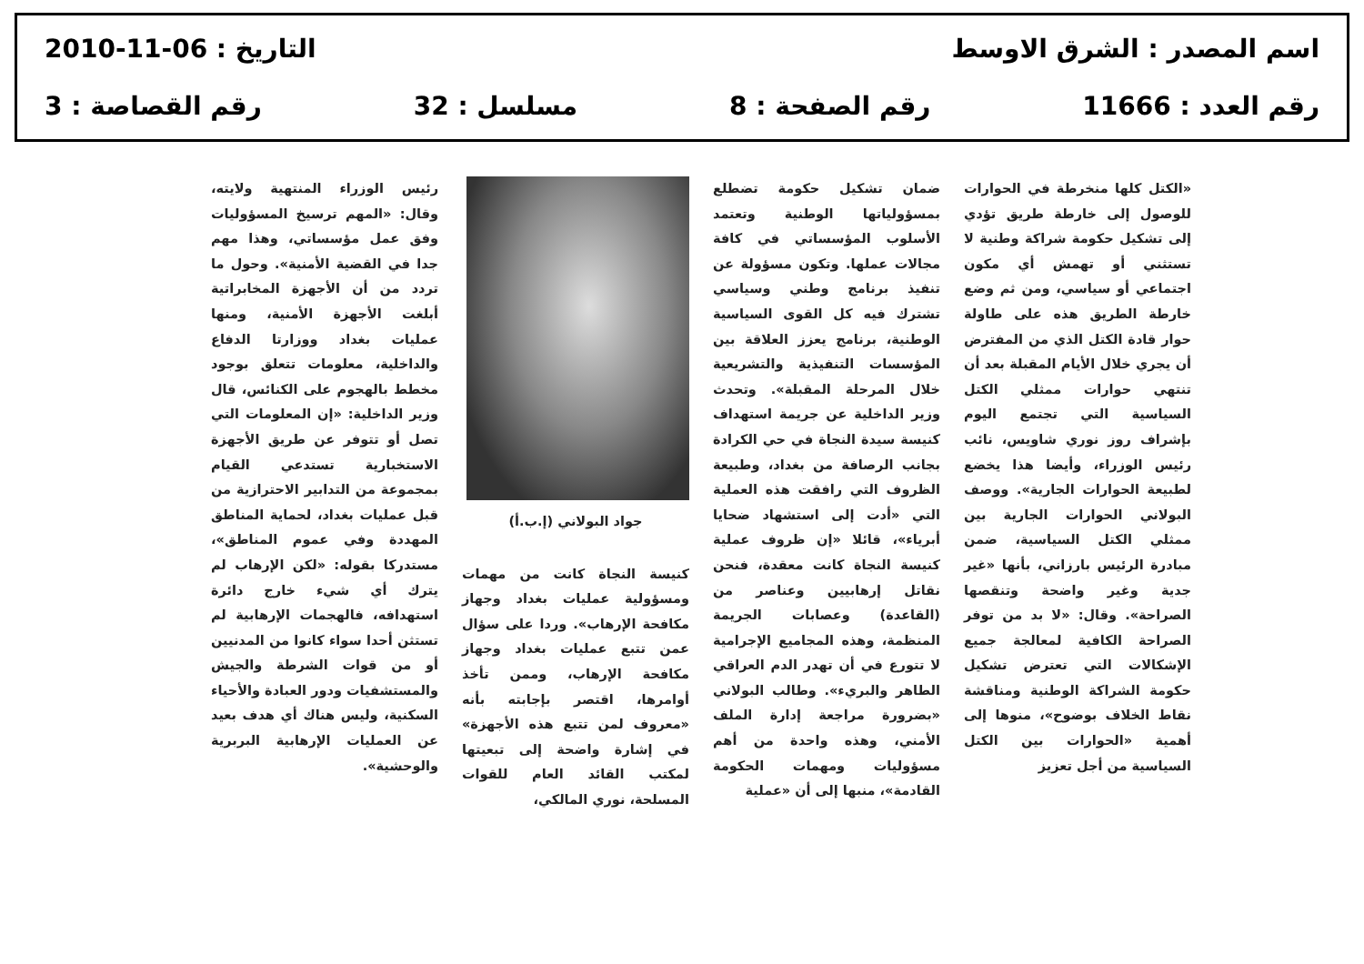اسم المصدر : الشرق الاوسط التاريخ : 06-11-2010
رقم العدد : 11666 رقم الصفحة : 8 مسلسل : 32 رقم القصاصة : 3
«الكتل كلها منخرطة في الحوارات للوصول إلى خارطة طريق تؤدي إلى تشكيل حكومة شراكة وطنية لا تستثني أو تهمش أي مكون اجتماعي أو سياسي، ومن ثم وضع خارطة الطريق هذه على طاولة حوار قادة الكتل الذي من المفترض أن يجري خلال الأيام المقبلة بعد أن تنتهي حوارات ممثلي الكتل السياسية التي تجتمع اليوم بإشراف روز نوري شاويس، نائب رئيس الوزراء، وأيضا هذا يخضع لطبيعة الحوارات الجارية». ووصف البولاني الحوارات الجارية بين ممثلي الكتل السياسية، ضمن مبادرة الرئيس بارزاني، بأنها «غير جدية وغير واضحة وتنقصها الصراحة». وقال: «لا بد من توفر الصراحة الكافية لمعالجة جميع الإشكالات التي تعترض تشكيل حكومة الشراكة الوطنية ومناقشة نقاط الخلاف بوضوح»، منوها إلى أهمية «الحوارات بين الكتل السياسية من أجل تعزيز
ضمان تشكيل حكومة تضطلع بمسؤولياتها الوطنية وتعتمد الأسلوب المؤسساتي في كافة مجالات عملها. وتكون مسؤولة عن تنفيذ برنامج وطني وسياسي تشترك فيه كل القوى السياسية الوطنية، برنامج يعزز العلاقة بين المؤسسات التنفيذية والتشريعية خلال المرحلة المقبلة». وتحدث وزير الداخلية عن جريمة استهداف كنيسة سيدة النجاة في حي الكرادة بجانب الرصافة من بغداد، وطبيعة الظروف التي رافقت هذه العملية التي «أدت إلى استشهاد ضحايا أبرياء»، قائلا «إن ظروف عملية كنيسة النجاة كانت معقدة، فنحن نقاتل إرهابيين وعناصر من (القاعدة) وعصابات الجريمة المنظمة، وهذه المجاميع الإجرامية لا تتورع في أن تهدر الدم العراقي الطاهر والبريء». وطالب البولاني «بضرورة مراجعة إدارة الملف الأمني، وهذه واحدة من أهم مسؤوليات ومهمات الحكومة القادمة»، منبها إلى أن «عملية
جواد البولاني (إ.ب.أ)
كنيسة النجاة كانت من مهمات ومسؤولية عمليات بغداد وجهاز مكافحة الإرهاب». وردا على سؤال عمن تتبع عمليات بغداد وجهاز مكافحة الإرهاب، وممن تأخذ أوامرها، اقتصر بإجابته بأنه «معروف لمن تتبع هذه الأجهزة» في إشارة واضحة إلى تبعيتها لمكتب القائد العام للقوات المسلحة، نوري المالكي،
رئيس الوزراء المنتهية ولايته، وقال: «المهم ترسيخ المسؤوليات وفق عمل مؤسساتي، وهذا مهم جدا في القضية الأمنية». وحول ما تردد من أن الأجهزة المخابراتية أبلغت الأجهزة الأمنية، ومنها عمليات بغداد ووزارتا الدفاع والداخلية، معلومات تتعلق بوجود مخطط بالهجوم على الكنائس، قال وزير الداخلية: «إن المعلومات التي تصل أو تتوفر عن طريق الأجهزة الاستخبارية تستدعي القيام بمجموعة من التدابير الاحترازية من قبل عمليات بغداد، لحماية المناطق المهددة وفي عموم المناطق»، مستدركا بقوله: «لكن الإرهاب لم يترك أي شيء خارج دائرة استهدافه، فالهجمات الإرهابية لم تستثن أحدا سواء كانوا من المدنيين أو من قوات الشرطة والجيش والمستشفيات ودور العبادة والأحياء السكنية، وليس هناك أي هدف بعيد عن العمليات الإرهابية البربرية والوحشية».